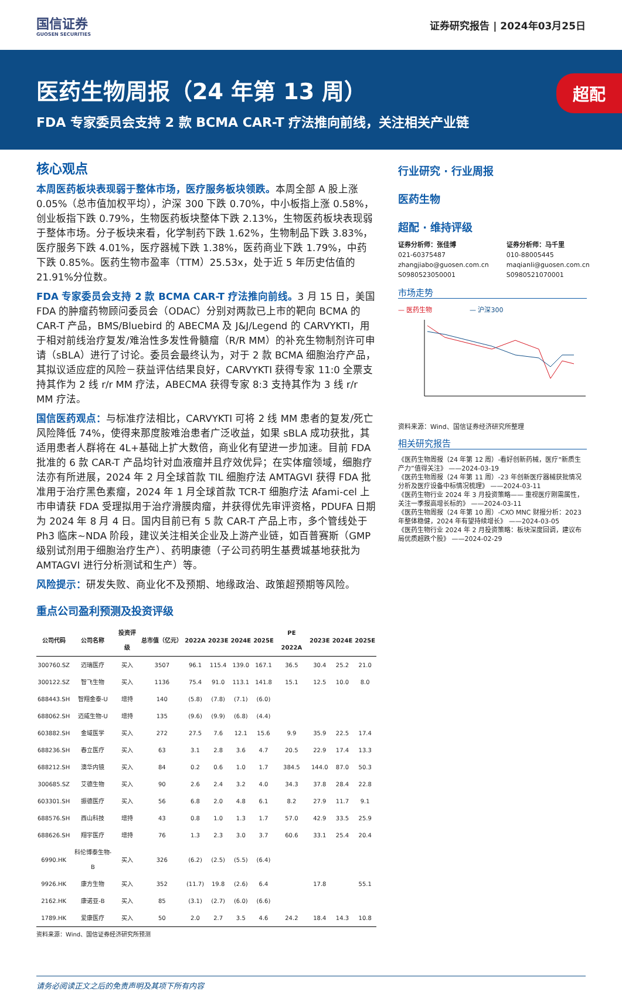国信证券
GUOSEN SECURITIES
证券研究报告 | 2024年03月25日
医药生物周报（24 年第 13 周）
FDA 专家委员会支持 2 款 BCMA CAR-T 疗法推向前线，关注相关产业链
超配
核心观点
本周医药板块表现弱于整体市场，医疗服务板块领跌。本周全部 A 股上涨 0.05%（总市值加权平均），沪深 300 下跌 0.70%，中小板指上涨 0.58%，创业板指下跌 0.79%，生物医药板块整体下跌 2.13%，生物医药板块表现弱于整体市场。分子板块来看，化学制药下跌 1.62%，生物制品下跌 3.83%，医疗服务下跌 4.01%，医疗器械下跌 1.38%，医药商业下跌 1.79%，中药下跌 0.85%。医药生物市盈率（TTM）25.53x，处于近 5 年历史估值的 21.91%分位数。
FDA 专家委员会支持 2 款 BCMA CAR-T 疗法推向前线。3 月 15 日，美国 FDA 的肿瘤药物顾问委员会（ODAC）分别对两款已上市的靶向 BCMA 的 CAR-T 产品，BMS/Bluebird 的 ABECMA 及 J&J/Legend 的 CARVYKTI，用于相对前线治疗复发/难治性多发性骨髓瘤（R/R MM）的补充生物制剂许可申请（sBLA）进行了讨论。委员会最终认为，对于 2 款 BCMA 细胞治疗产品，其拟议适应症的风险－获益评估结果良好，CARVYKTI 获得专家 11:0 全票支持其作为 2 线 r/r MM 疗法，ABECMA 获得专家 8:3 支持其作为 3 线 r/r MM 疗法。
国信医药观点：与标准疗法相比，CARVYKTI 可将 2 线 MM 患者的复发/死亡风险降低 74%，使得来那度胺难治患者广泛收益，如果 sBLA 成功获批，其适用患者人群将在 4L+基础上扩大数倍，商业化有望进一步加速。目前 FDA 批准的 6 款 CAR-T 产品均针对血液瘤并且疗效优异；在实体瘤领域，细胞疗法亦有所进展，2024 年 2 月全球首款 TIL 细胞疗法 AMTAGVI 获得 FDA 批准用于治疗黑色素瘤，2024 年 1 月全球首款 TCR-T 细胞疗法 Afami-cel 上市申请获 FDA 受理拟用于治疗滑膜肉瘤，并获得优先审评资格，PDUFA 日期为 2024 年 8 月 4 日。国内目前已有 5 款 CAR-T 产品上市，多个管线处于 Ph3 临床~NDA 阶段，建议关注相关企业及上游产业链，如百普赛斯（GMP 级别试剂用于细胞治疗生产）、药明康德（子公司药明生基费城基地获批为 AMTAGVI 进行分析测试和生产）等。
风险提示：研发失败、商业化不及预期、地缘政治、政策超预期等风险。
重点公司盈利预测及投资评级
| 公司代码 | 公司名称 | 投资评级 | 总市值（亿元） | 2022A | 2023E | 2024E | 2025E | PE 2022A | 2023E | 2024E | 2025E |
| --- | --- | --- | --- | --- | --- | --- | --- | --- | --- | --- | --- |
| 300760.SZ | 迈瑞医疗 | 买入 | 3507 | 96.1 | 115.4 | 139.0 | 167.1 | 36.5 | 30.4 | 25.2 | 21.0 |
| 300122.SZ | 智飞生物 | 买入 | 1136 | 75.4 | 91.0 | 113.1 | 141.8 | 15.1 | 12.5 | 10.0 | 8.0 |
| 688443.SH | 智翔金泰-U | 增持 | 140 | (5.8) | (7.8) | (7.1) | (6.0) | | | | |
| 688062.SH | 迈威生物-U | 增持 | 135 | (9.6) | (9.9) | (6.8) | (4.4) | | | | |
| 603882.SH | 金域医学 | 买入 | 272 | 27.5 | 7.6 | 12.1 | 15.6 | 9.9 | 35.9 | 22.5 | 17.4 |
| 688236.SH | 春立医疗 | 买入 | 63 | 3.1 | 2.8 | 3.6 | 4.7 | 20.5 | 22.9 | 17.4 | 13.3 |
| 688212.SH | 澳华内镜 | 买入 | 84 | 0.2 | 0.6 | 1.0 | 1.7 | 384.5 | 144.0 | 87.0 | 50.3 |
| 300685.SZ | 艾德生物 | 买入 | 90 | 2.6 | 2.4 | 3.2 | 4.0 | 34.3 | 37.8 | 28.4 | 22.8 |
| 603301.SH | 振德医疗 | 买入 | 56 | 6.8 | 2.0 | 4.8 | 6.1 | 8.2 | 27.9 | 11.7 | 9.1 |
| 688576.SH | 西山科技 | 增持 | 43 | 0.8 | 1.0 | 1.3 | 1.7 | 57.0 | 42.9 | 33.5 | 25.9 |
| 688626.SH | 翔宇医疗 | 增持 | 76 | 1.3 | 2.3 | 3.0 | 3.7 | 60.6 | 33.1 | 25.4 | 20.4 |
| 6990.HK | 科伦博泰生物-B | 买入 | 326 | (6.2) | (2.5) | (5.5) | (6.4) | | | | |
| 9926.HK | 康方生物 | 买入 | 352 | (11.7) | 19.8 | (2.6) | 6.4 | | 17.8 | | 55.1 |
| 2162.HK | 康诺亚-B | 买入 | 85 | (3.1) | (2.7) | (6.0) | (6.6) | | | | |
| 1789.HK | 爱康医疗 | 买入 | 50 | 2.0 | 2.7 | 3.5 | 4.6 | 24.2 | 18.4 | 14.3 | 10.8 |
资料来源：Wind、国信证券经济研究所预测
行业研究 · 行业周报
医药生物
超配 · 维持评级
证券分析师：张佳博
021-60375487
zhangjiabo@guosen.com.cn
S0980523050001
证券分析师：马千里
010-88005445
maqianli@guosen.com.cn
S0980521070001
市场走势
— 医药生物 — 沪深300
资料来源：Wind、国信证券经济研究所整理
相关研究报告
《医药生物周报（24 年第 12 周）-看好创新药械，医疗“新质生产力”值得关注》 ——2024-03-19
《医药生物周报（24 年第 11 周）-23 年创新医疗器械获批情况分析及医疗设备中标情况梳理》 ——2024-03-11
《医药生物行业 2024 年 3 月投资策略—— 重视医疗刚需属性，关注一季报高增长标的》 ——2024-03-11
《医药生物周报（24 年第 10 周）-CXO MNC 财报分析：2023 年整体稳健，2024 年有望持续增长》 ——2024-03-05
《医药生物行业 2024 年 2 月投资策略：板块深度回调，建议布局优质超跌个股》 ——2024-02-29
请务必阅读正文之后的免责声明及其项下所有内容